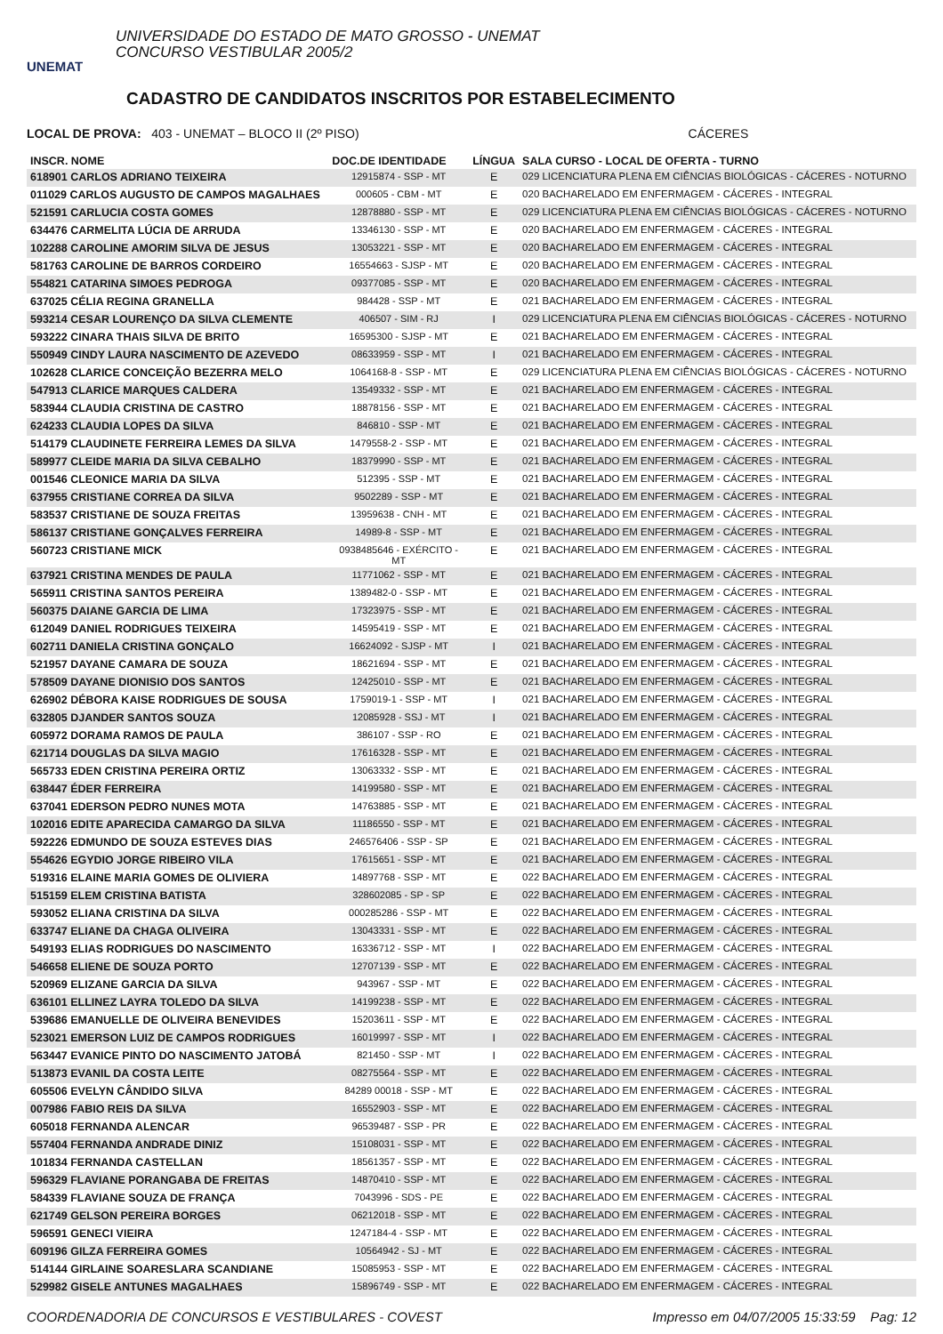UNEMAT
UNIVERSIDADE DO ESTADO DE MATO GROSSO - UNEMAT
CONCURSO VESTIBULAR 2005/2
CADASTRO DE CANDIDATOS INSCRITOS POR ESTABELECIMENTO
LOCAL DE PROVA: 403 - UNEMAT – BLOCO II (2º PISO) CÁCERES
| INSCR. NOME | DOC.DE IDENTIDADE | LÍNGUA | SALA CURSO - LOCAL DE OFERTA - TURNO |
| --- | --- | --- | --- |
| 618901 CARLOS ADRIANO TEIXEIRA | 12915874 - SSP - MT | E | 029 LICENCIATURA PLENA EM CIÊNCIAS BIOLÓGICAS - CÁCERES - NOTURNO |
| 011029 CARLOS AUGUSTO DE CAMPOS MAGALHAES | 000605 - CBM - MT | E | 020 BACHARELADO EM ENFERMAGEM - CÁCERES - INTEGRAL |
| 521591 CARLUCIA COSTA GOMES | 12878880 - SSP - MT | E | 029 LICENCIATURA PLENA EM CIÊNCIAS BIOLÓGICAS - CÁCERES - NOTURNO |
| 634476 CARMELITA LÚCIA DE ARRUDA | 13346130 - SSP - MT | E | 020 BACHARELADO EM ENFERMAGEM - CÁCERES - INTEGRAL |
| 102288 CAROLINE AMORIM SILVA DE JESUS | 13053221 - SSP - MT | E | 020 BACHARELADO EM ENFERMAGEM - CÁCERES - INTEGRAL |
| 581763 CAROLINE DE BARROS CORDEIRO | 16554663 - SJSP - MT | E | 020 BACHARELADO EM ENFERMAGEM - CÁCERES - INTEGRAL |
| 554821 CATARINA SIMOES PEDROGA | 09377085 - SSP - MT | E | 020 BACHARELADO EM ENFERMAGEM - CÁCERES - INTEGRAL |
| 637025 CÉLIA REGINA GRANELLA | 984428 - SSP - MT | E | 021 BACHARELADO EM ENFERMAGEM - CÁCERES - INTEGRAL |
| 593214 CESAR LOURENÇO DA SILVA CLEMENTE | 406507 - SIM - RJ | I | 029 LICENCIATURA PLENA EM CIÊNCIAS BIOLÓGICAS - CÁCERES - NOTURNO |
| 593222 CINARA THAIS SILVA DE BRITO | 16595300 - SJSP - MT | E | 021 BACHARELADO EM ENFERMAGEM - CÁCERES - INTEGRAL |
| 550949 CINDY LAURA NASCIMENTO DE AZEVEDO | 08633959 - SSP - MT | I | 021 BACHARELADO EM ENFERMAGEM - CÁCERES - INTEGRAL |
| 102628 CLARICE CONCEIÇÃO BEZERRA MELO | 1064168-8 - SSP - MT | E | 029 LICENCIATURA PLENA EM CIÊNCIAS BIOLÓGICAS - CÁCERES - NOTURNO |
| 547913 CLARICE MARQUES CALDERA | 13549332 - SSP - MT | E | 021 BACHARELADO EM ENFERMAGEM - CÁCERES - INTEGRAL |
| 583944 CLAUDIA CRISTINA DE CASTRO | 18878156 - SSP - MT | E | 021 BACHARELADO EM ENFERMAGEM - CÁCERES - INTEGRAL |
| 624233 CLAUDIA LOPES DA SILVA | 846810 - SSP - MT | E | 021 BACHARELADO EM ENFERMAGEM - CÁCERES - INTEGRAL |
| 514179 CLAUDINETE FERREIRA LEMES DA SILVA | 1479558-2 - SSP - MT | E | 021 BACHARELADO EM ENFERMAGEM - CÁCERES - INTEGRAL |
| 589977 CLEIDE MARIA DA SILVA CEBALHO | 18379990 - SSP - MT | E | 021 BACHARELADO EM ENFERMAGEM - CÁCERES - INTEGRAL |
| 001546 CLEONICE MARIA DA SILVA | 512395 - SSP - MT | E | 021 BACHARELADO EM ENFERMAGEM - CÁCERES - INTEGRAL |
| 637955 CRISTIANE CORREA DA SILVA | 9502289 - SSP - MT | E | 021 BACHARELADO EM ENFERMAGEM - CÁCERES - INTEGRAL |
| 583537 CRISTIANE DE SOUZA FREITAS | 13959638 - CNH - MT | E | 021 BACHARELADO EM ENFERMAGEM - CÁCERES - INTEGRAL |
| 586137 CRISTIANE GONÇALVES FERREIRA | 14989-8 - SSP - MT | E | 021 BACHARELADO EM ENFERMAGEM - CÁCERES - INTEGRAL |
| 560723 CRISTIANE MICK | 0938485646 - EXÉRCITO - MT | E | 021 BACHARELADO EM ENFERMAGEM - CÁCERES - INTEGRAL |
| 637921 CRISTINA MENDES DE PAULA | 11771062 - SSP - MT | E | 021 BACHARELADO EM ENFERMAGEM - CÁCERES - INTEGRAL |
| 565911 CRISTINA SANTOS PEREIRA | 1389482-0 - SSP - MT | E | 021 BACHARELADO EM ENFERMAGEM - CÁCERES - INTEGRAL |
| 560375 DAIANE GARCIA DE LIMA | 17323975 - SSP - MT | E | 021 BACHARELADO EM ENFERMAGEM - CÁCERES - INTEGRAL |
| 612049 DANIEL RODRIGUES TEIXEIRA | 14595419 - SSP - MT | E | 021 BACHARELADO EM ENFERMAGEM - CÁCERES - INTEGRAL |
| 602711 DANIELA CRISTINA GONÇALO | 16624092 - SJSP - MT | I | 021 BACHARELADO EM ENFERMAGEM - CÁCERES - INTEGRAL |
| 521957 DAYANE CAMARA DE SOUZA | 18621694 - SSP - MT | E | 021 BACHARELADO EM ENFERMAGEM - CÁCERES - INTEGRAL |
| 578509 DAYANE DIONISIO DOS SANTOS | 12425010 - SSP - MT | E | 021 BACHARELADO EM ENFERMAGEM - CÁCERES - INTEGRAL |
| 626902 DÉBORA KAISE RODRIGUES DE SOUSA | 1759019-1 - SSP - MT | I | 021 BACHARELADO EM ENFERMAGEM - CÁCERES - INTEGRAL |
| 632805 DJANDER SANTOS SOUZA | 12085928 - SSJ - MT | I | 021 BACHARELADO EM ENFERMAGEM - CÁCERES - INTEGRAL |
| 605972 DORAMA RAMOS DE PAULA | 386107 - SSP - RO | E | 021 BACHARELADO EM ENFERMAGEM - CÁCERES - INTEGRAL |
| 621714 DOUGLAS DA SILVA MAGIO | 17616328 - SSP - MT | E | 021 BACHARELADO EM ENFERMAGEM - CÁCERES - INTEGRAL |
| 565733 EDEN CRISTINA PEREIRA ORTIZ | 13063332 - SSP - MT | E | 021 BACHARELADO EM ENFERMAGEM - CÁCERES - INTEGRAL |
| 638447 ÉDER FERREIRA | 14199580 - SSP - MT | E | 021 BACHARELADO EM ENFERMAGEM - CÁCERES - INTEGRAL |
| 637041 EDERSON PEDRO NUNES MOTA | 14763885 - SSP - MT | E | 021 BACHARELADO EM ENFERMAGEM - CÁCERES - INTEGRAL |
| 102016 EDITE APARECIDA CAMARGO DA SILVA | 11186550 - SSP - MT | E | 021 BACHARELADO EM ENFERMAGEM - CÁCERES - INTEGRAL |
| 592226 EDMUNDO DE SOUZA ESTEVES DIAS | 246576406 - SSP - SP | E | 021 BACHARELADO EM ENFERMAGEM - CÁCERES - INTEGRAL |
| 554626 EGYDIO JORGE RIBEIRO VILA | 17615651 - SSP - MT | E | 021 BACHARELADO EM ENFERMAGEM - CÁCERES - INTEGRAL |
| 519316 ELAINE MARIA GOMES DE OLIVIERA | 14897768 - SSP - MT | E | 022 BACHARELADO EM ENFERMAGEM - CÁCERES - INTEGRAL |
| 515159 ELEM CRISTINA BATISTA | 328602085 - SP - SP | E | 022 BACHARELADO EM ENFERMAGEM - CÁCERES - INTEGRAL |
| 593052 ELIANA CRISTINA DA SILVA | 000285286 - SSP - MT | E | 022 BACHARELADO EM ENFERMAGEM - CÁCERES - INTEGRAL |
| 633747 ELIANE DA CHAGA OLIVEIRA | 13043331 - SSP - MT | E | 022 BACHARELADO EM ENFERMAGEM - CÁCERES - INTEGRAL |
| 549193 ELIAS RODRIGUES DO NASCIMENTO | 16336712 - SSP - MT | I | 022 BACHARELADO EM ENFERMAGEM - CÁCERES - INTEGRAL |
| 546658 ELIENE DE SOUZA PORTO | 12707139 - SSP - MT | E | 022 BACHARELADO EM ENFERMAGEM - CÁCERES - INTEGRAL |
| 520969 ELIZANE GARCIA DA SILVA | 943967 - SSP - MT | E | 022 BACHARELADO EM ENFERMAGEM - CÁCERES - INTEGRAL |
| 636101 ELLINEZ LAYRA TOLEDO DA SILVA | 14199238 - SSP - MT | E | 022 BACHARELADO EM ENFERMAGEM - CÁCERES - INTEGRAL |
| 539686 EMANUELLE DE OLIVEIRA BENEVIDES | 15203611 - SSP - MT | E | 022 BACHARELADO EM ENFERMAGEM - CÁCERES - INTEGRAL |
| 523021 EMERSON LUIZ DE CAMPOS RODRIGUES | 16019997 - SSP - MT | I | 022 BACHARELADO EM ENFERMAGEM - CÁCERES - INTEGRAL |
| 563447 EVANICE PINTO DO NASCIMENTO JATOBÁ | 821450 - SSP - MT | I | 022 BACHARELADO EM ENFERMAGEM - CÁCERES - INTEGRAL |
| 513873 EVANIL DA COSTA LEITE | 08275564 - SSP - MT | E | 022 BACHARELADO EM ENFERMAGEM - CÁCERES - INTEGRAL |
| 605506 EVELYN CÂNDIDO SILVA | 84289 00018 - SSP - MT | E | 022 BACHARELADO EM ENFERMAGEM - CÁCERES - INTEGRAL |
| 007986 FABIO REIS DA SILVA | 16552903 - SSP - MT | E | 022 BACHARELADO EM ENFERMAGEM - CÁCERES - INTEGRAL |
| 605018 FERNANDA ALENCAR | 96539487 - SSP - PR | E | 022 BACHARELADO EM ENFERMAGEM - CÁCERES - INTEGRAL |
| 557404 FERNANDA ANDRADE DINIZ | 15108031 - SSP - MT | E | 022 BACHARELADO EM ENFERMAGEM - CÁCERES - INTEGRAL |
| 101834 FERNANDA CASTELLAN | 18561357 - SSP - MT | E | 022 BACHARELADO EM ENFERMAGEM - CÁCERES - INTEGRAL |
| 596329 FLAVIANE PORANGABA DE FREITAS | 14870410 - SSP - MT | E | 022 BACHARELADO EM ENFERMAGEM - CÁCERES - INTEGRAL |
| 584339 FLAVIANE SOUZA DE FRANÇA | 7043996 - SDS - PE | E | 022 BACHARELADO EM ENFERMAGEM - CÁCERES - INTEGRAL |
| 621749 GELSON PEREIRA BORGES | 06212018 - SSP - MT | E | 022 BACHARELADO EM ENFERMAGEM - CÁCERES - INTEGRAL |
| 596591 GENECI VIEIRA | 1247184-4 - SSP - MT | E | 022 BACHARELADO EM ENFERMAGEM - CÁCERES - INTEGRAL |
| 609196 GILZA FERREIRA GOMES | 10564942 - SJ - MT | E | 022 BACHARELADO EM ENFERMAGEM - CÁCERES - INTEGRAL |
| 514144 GIRLAINE SOARESLARA SCANDIANE | 15085953 - SSP - MT | E | 022 BACHARELADO EM ENFERMAGEM - CÁCERES - INTEGRAL |
| 529982 GISELE ANTUNES MAGALHAES | 15896749 - SSP - MT | E | 022 BACHARELADO EM ENFERMAGEM - CÁCERES - INTEGRAL |
COORDENADORIA DE CONCURSOS E VESTIBULARES - COVEST Impresso em 04/07/2005 15:33:59 Pag: 12